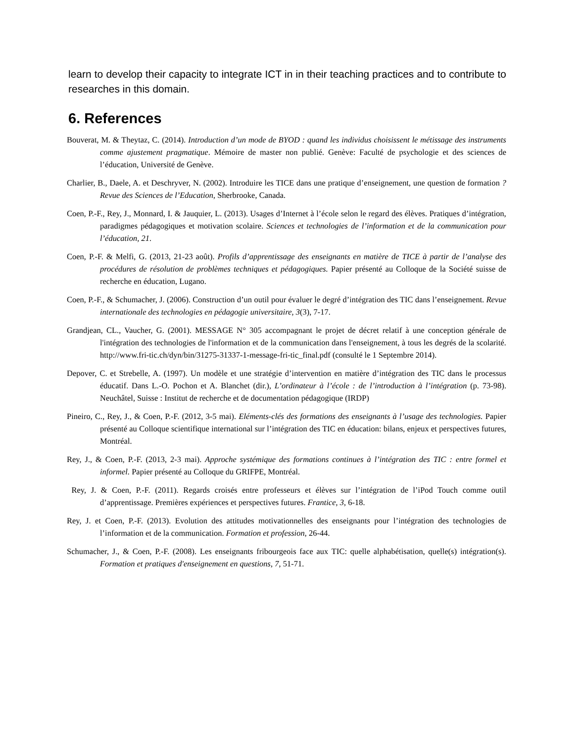learn to develop their capacity to integrate ICT in in their teaching practices and to contribute to researches in this domain.
6. References
Bouverat, M. & Theytaz, C. (2014). Introduction d’un mode de BYOD : quand les individus choisissent le métissage des instruments comme ajustement pragmatique. Mémoire de master non publié. Genève: Faculté de psychologie et des sciences de l’éducation, Université de Genève.
Charlier, B., Daele, A. et Deschryver, N. (2002). Introduire les TICE dans une pratique d’enseignement, une question de formation ? Revue des Sciences de l’Education, Sherbrooke, Canada.
Coen, P.-F., Rey, J., Monnard, I. & Jauquier, L. (2013). Usages d’Internet à l’école selon le regard des élèves. Pratiques d’intégration, paradigmes pédagogiques et motivation scolaire. Sciences et technologies de l’information et de la communication pour l’éducation, 21.
Coen, P.-F. & Melfi, G. (2013, 21-23 août). Profils d’apprentissage des enseignants en matière de TICE à partir de l’analyse des procédures de résolution de problèmes techniques et pédagogiques. Papier présenté au Colloque de la Société suisse de recherche en éducation, Lugano.
Coen, P.-F., & Schumacher, J. (2006). Construction d’un outil pour évaluer le degré d’intégration des TIC dans l’enseignement. Revue internationale des technologies en pédagogie universitaire, 3(3), 7-17.
Grandjean, CL., Vaucher, G. (2001). MESSAGE N° 305 accompagnant le projet de décret relatif à une conception générale de l'intégration des technologies de l'information et de la communication dans l'enseignement, à tous les degrés de la scolarité. http://www.fri-tic.ch/dyn/bin/31275-31337-1-message-fri-tic_final.pdf (consulté le 1 Septembre 2014).
Depover, C. et Strebelle, A. (1997). Un modèle et une stratégie d’intervention en matière d’intégration des TIC dans le processus éducatif. Dans L.-O. Pochon et A. Blanchet (dir.), L’ordinateur à l’école : de l’introduction à l’intégration (p. 73-98). Neuchâtel, Suisse : Institut de recherche et de documentation pédagogique (IRDP)
Pineiro, C., Rey, J., & Coen, P.-F. (2012, 3-5 mai). Eléments-clés des formations des enseignants à l’usage des technologies. Papier présenté au Colloque scientifique international sur l’intégration des TIC en éducation: bilans, enjeux et perspectives futures, Montréal.
Rey, J., & Coen, P.-F. (2013, 2-3 mai). Approche systémique des formations continues à l’intégration des TIC : entre formel et informel. Papier présenté au Colloque du GRIFPE, Montréal.
Rey, J. & Coen, P.-F. (2011). Regards croisés entre professeurs et élèves sur l’intégration de l’iPod Touch comme outil d’apprentissage. Premières expériences et perspectives futures. Frantice, 3, 6-18.
Rey, J. et Coen, P.-F. (2013). Evolution des attitudes motivationnelles des enseignants pour l’intégration des technologies de l’information et de la communication. Formation et profession, 26-44.
Schumacher, J., & Coen, P.-F. (2008). Les enseignants fribourgeois face aux TIC: quelle alphabétisation, quelle(s) intégration(s). Formation et pratiques d'enseignement en questions, 7, 51-71.